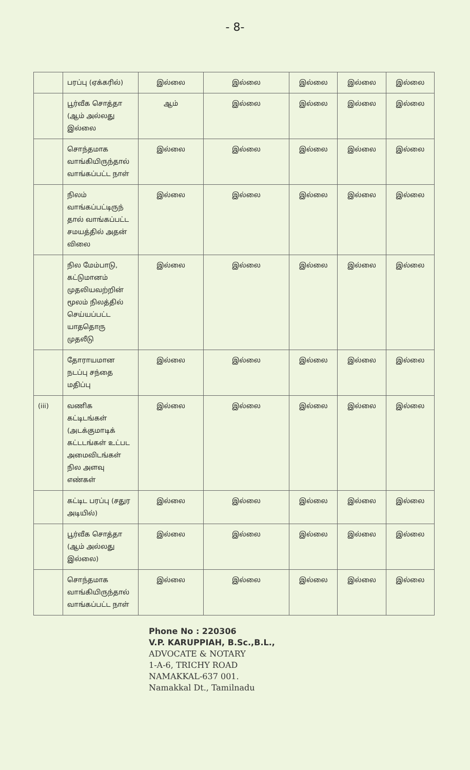- 8-
| | பரப்பு (ஏக்கரில்) | இல்லை | இல்லை | இல்லை | இல்லை | இல்லை |
| | பூர்வீக சொத்தா (ஆம் அல்லது இல்லை | ஆம் | இல்லை | இல்லை | இல்லை | இல்லை |
| | சொந்தமாக வாங்கியிருந்தால் வாங்கப்பட்ட நாள் | இல்லை | இல்லை | இல்லை | இல்லை | இல்லை |
| | நிலம் வாங்கப்பட்டிருந் தால் வாங்கப்பட்ட சமயத்தில் அதன் விலை | இல்லை | இல்லை | இல்லை | இல்லை | இல்லை |
| | நில மேம்பாடு, கட்டுமானம் முதலியவற்றின் மூலம் நிலத்தில் செய்யப்பட்ட யாததொரு முதலீடு | இல்லை | இல்லை | இல்லை | இல்லை | இல்லை |
| | தோராயமான நடப்பு சந்தை மதிப்பு | இல்லை | இல்லை | இல்லை | இல்லை | இல்லை |
| (iii) | வணிக கட்டிடங்கள் (அடக்குமாடிக் கட்டடங்கள் உட்பட அமைவிடங்கள் நில அளவு எண்கள் | இல்லை | இல்லை | இல்லை | இல்லை | இல்லை |
| | கட்டிட பரப்பு (சதுர அடியில்) | இல்லை | இல்லை | இல்லை | இல்லை | இல்லை |
| | பூர்வீக சொத்தா (ஆம் அல்லது இல்லை) | இல்லை | இல்லை | இல்லை | இல்லை | இல்லை |
| | சொந்தமாக வாங்கியிருந்தால் வாங்கப்பட்ட நாள் | இல்லை | இல்லை | இல்லை | இல்லை | இல்லை |
Phone No : 220306
V.P. KARUPPIAH, B.Sc.,B.L.,
ADVOCATE & NOTARY
1-A-6, TRICHY ROAD
NAMAKKAL-637 001.
Namakkal Dt., Tamilnadu